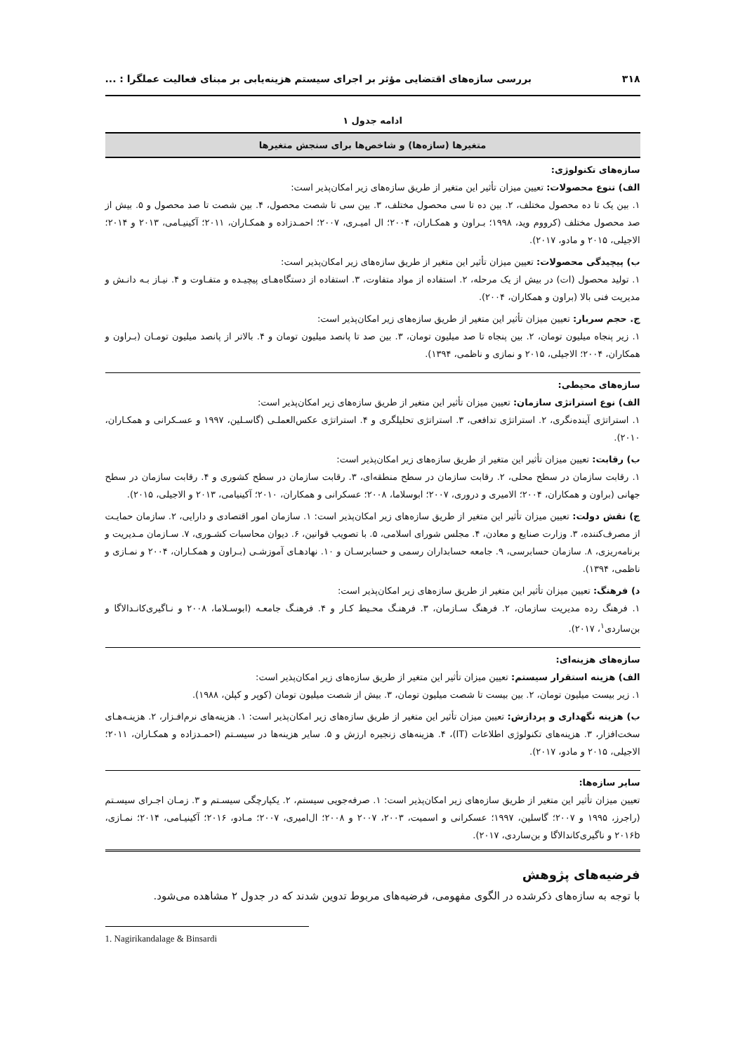۳۱۸ بررسی سازه‌های اقتضایی مؤثر بر اجرای سیستم هزینه‌یابی بر مبنای فعالیت عملگرا : ...
ادامه جدول ۱
| متغیرها (سازه‌ها) و شاخص‌ها برای سنجش متغیرها |
| --- |
| سازه‌های تکنولوژی: الف) تنوع محصولات: تعیین میزان تأثیر این متغیر از طریق سازه‌های زیر امکان‌پذیر است: ۱. بین یک تا ده محصول مختلف، ۲. بین ده تا سی محصول مختلف، ۳. بین سی تا شصت محصول، ۴. بین شصت تا صد محصول و ۵. بیش از صد محصول مختلف (کرووم وید، ۱۹۹۸؛ بـراون و همکـاران، ۲۰۰۴؛ ال امیـری، ۲۰۰۷؛ احمـدزاده و همکـاران، ۲۰۱۱؛ آکینیـامی، ۲۰۱۳ و ۲۰۱۴؛ الاجیلی، ۲۰۱۵ و مادو، ۲۰۱۷). ب) پیچیدگی محصولات: تعیین میزان تأثیر این متغیر از طریق سازه‌های زیر امکان‌پذیر است: ۱. تولید محصول (ات) در بیش از یک مرحله، ۲. استفاده از مواد متفاوت، ۳. استفاده از دستگاه‌هـای پیچیـده و متفـاوت و ۴. نیـاز بـه دانـش و مدیریت فنی بالا (براون و همکاران، ۲۰۰۴). ج. حجم سربار: تعیین میزان تأثیر این متغیر از طریق سازه‌های زیر امکان‌پذیر است: ۱. زیر پنجاه میلیون تومان، ۲. بین پنجاه تا صد میلیون تومان، ۳. بین صد تا پانصد میلیون تومان و ۴. بالاتر از پانصد میلیون تومـان (بـراون و همکاران، ۲۰۰۴؛ الاجیلی، ۲۰۱۵ و نمازی و ناظمی، ۱۳۹۴). |
| سازه‌های محیطی: الف) نوع استراتژی سازمان: تعیین میزان تأثیر این متغیر از طریق سازه‌های زیر امکان‌پذیر است: ۱. استراتژی آینده‌نگری، ۲. استراتژی تدافعی، ۳. استراتژی تحلیلگری و ۴. استراتژی عکس‌العملـی (گاسـلین، ۱۹۹۷ و عسـکرانی و همکـاران، ۲۰۱۰). ب) رقابت: تعیین میزان تأثیر این متغیر از طریق سازه‌های زیر امکان‌پذیر است: ۱. رقابت سازمان در سطح محلی، ۲. رقابت سازمان در سطح منطقه‌ای، ۳. رقابت سازمان در سطح کشوری و ۴. رقابت سازمان در سطح جهانی (براون و همکاران، ۲۰۰۴؛ الامیری و دروری، ۲۰۰۷؛ ابوسلاما، ۲۰۰۸؛ عسکرانی و همکاران، ۲۰۱۰؛ آکینیامی، ۲۰۱۳ و الاجیلی، ۲۰۱۵). ج) نقش دولت: تعیین میزان تأثیر این متغیر از طریق سازه‌های زیر امکان‌پذیر است: ۱. سازمان امور اقتصادی و دارایی، ۲. سازمان حمایـت از مصرف‌کننده، ۳. وزارت صنایع و معادن، ۴. مجلس شورای اسلامی، ۵. با تصویب قوانین، ۶. دیوان محاسبات کشـوری، ۷. سـازمان مـدیریت و برنامه‌ریزی، ۸. سازمان حسابرسی، ۹. جامعه حسابداران رسمی و حسابرسـان و ۱۰. نهادهـای آموزشـی (بـراون و همکـاران، ۲۰۰۴ و نمـازی و ناظمی، ۱۳۹۴). د) فرهنگ: تعیین میزان تأثیر این متغیر از طریق سازه‌های زیر امکان‌پذیر است: ۱. فرهنگ رده مدیریت سازمان، ۲. فرهنگ سـازمان، ۳. فرهنـگ محـیط کـار و ۴. فرهنـگ جامعـه (ابوسـلاما، ۲۰۰۸ و نـاگیری‌کانـدالاگا و بن‌ساردی<sup>۱</sup>، ۲۰۱۷). |
| سازه‌های هزینه‌ای: الف) هزینه استقرار سیستم: تعیین میزان تأثیر این متغیر از طریق سازه‌های زیر امکان‌پذیر است: ۱. زیر بیست میلیون تومان، ۲. بین بیست تا شصت میلیون تومان، ۳. بیش از شصت میلیون تومان (کوپر و کپلن، ۱۹۸۸). ب) هزینه نگهداری و پردازش: تعیین میزان تأثیر این متغیر از طریق سازه‌های زیر امکان‌پذیر است: ۱. هزینه‌های نرم‌افـزار، ۲. هزینـه‌هـای سخت‌افزار، ۳. هزینه‌های تکنولوژی اطلاعات (IT)، ۴. هزینه‌های زنجیره ارزش و ۵. سایر هزینه‌ها در سیسـتم (احمـدزاده و همکـاران، ۲۰۱۱؛ الاجیلی، ۲۰۱۵ و مادو، ۲۰۱۷). |
| سایر سازه‌ها: تعیین میزان تأثیر این متغیر از طریق سازه‌های زیر امکان‌پذیر است: ۱. صرفه‌جویی سیستم، ۲. یکپارچگی سیسـتم و ۳. زمـان اجـرای سیسـتم (راجرز، ۱۹۹۵ و ۲۰۰۷؛ گاسلین، ۱۹۹۷؛ عسکرانی و اسمیت، ۲۰۰۳، ۲۰۰۷ و ۲۰۰۸؛ ال‌امیری، ۲۰۰۷؛ مـادو، ۲۰۱۶؛ آکینیـامی، ۲۰۱۴؛ نمـازی، ۲۰۱۶b و ناگیری‌کاندالاگا و بن‌ساردی، ۲۰۱۷). |
فرضیه‌های پژوهش
با توجه به سازه‌های ذکرشده در الگوی مفهومی، فرضیه‌های مربوط تدوین شدند که در جدول ۲ مشاهده می‌شود.
1. Nagirikandalage & Binsardi